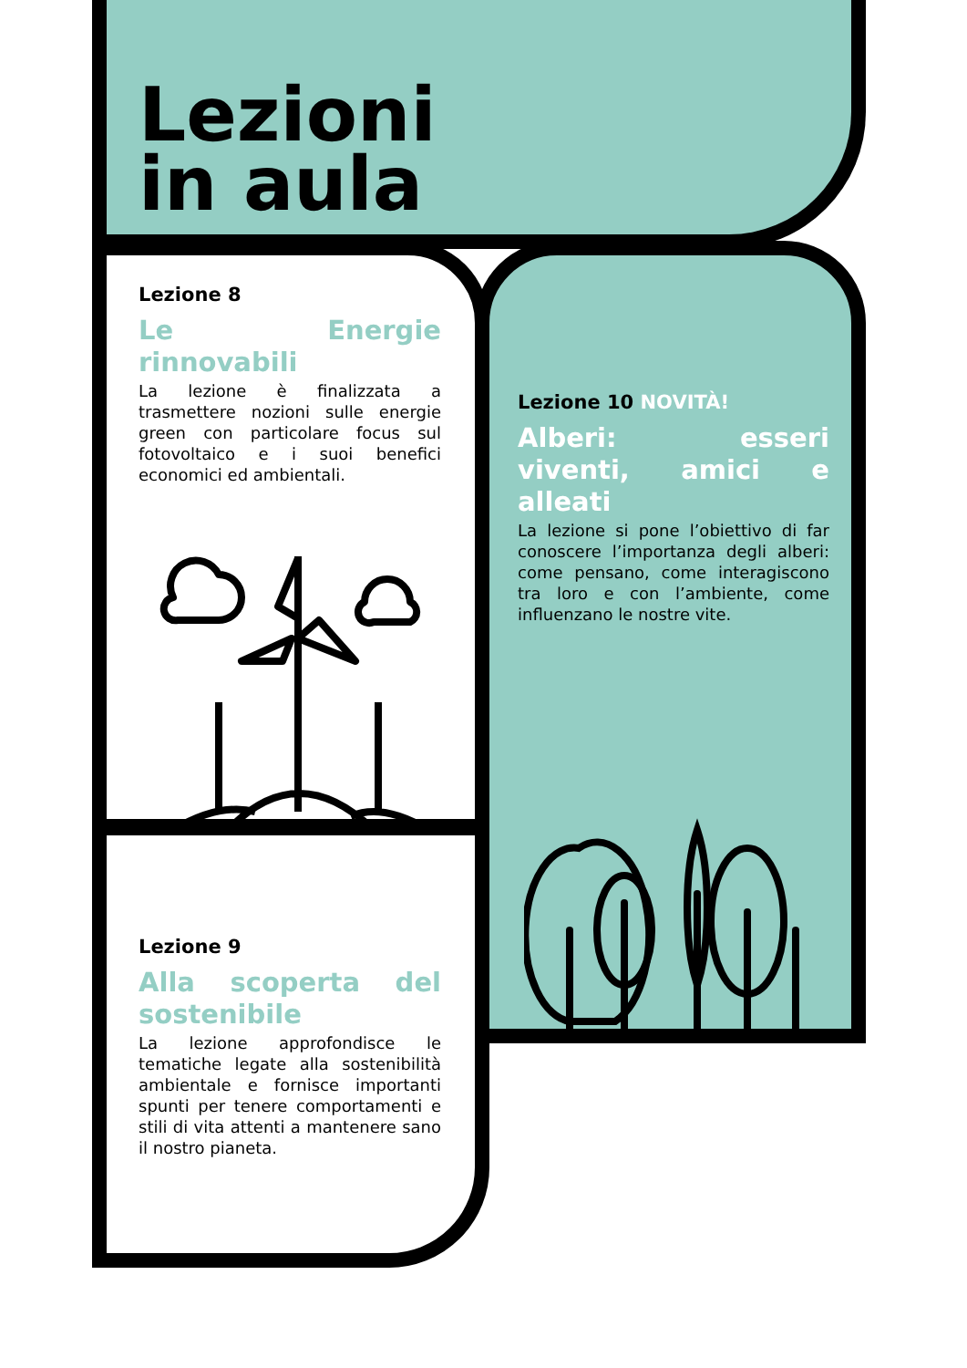Lezioni
in aula
Lezione 8
Le Energie rinnovabili
La lezione è finalizzata a trasmettere nozioni sulle energie green con particolare focus sul fotovoltaico e i suoi benefici economici ed ambientali.
Lezione 9
Alla scoperta del sostenibile
La lezione approfondisce le tematiche legate alla sostenibilità ambientale e fornisce importanti spunti per tenere comportamenti e stili di vita attenti a mantenere sano il nostro pianeta.
Lezione 10 NOVITÀ!
Alberi: esseri viventi, amici e alleati
La lezione si pone l’obiettivo di far conoscere l’importanza degli alberi: come pensano, come interagiscono tra loro e con l’ambiente, come influenzano le nostre vite.